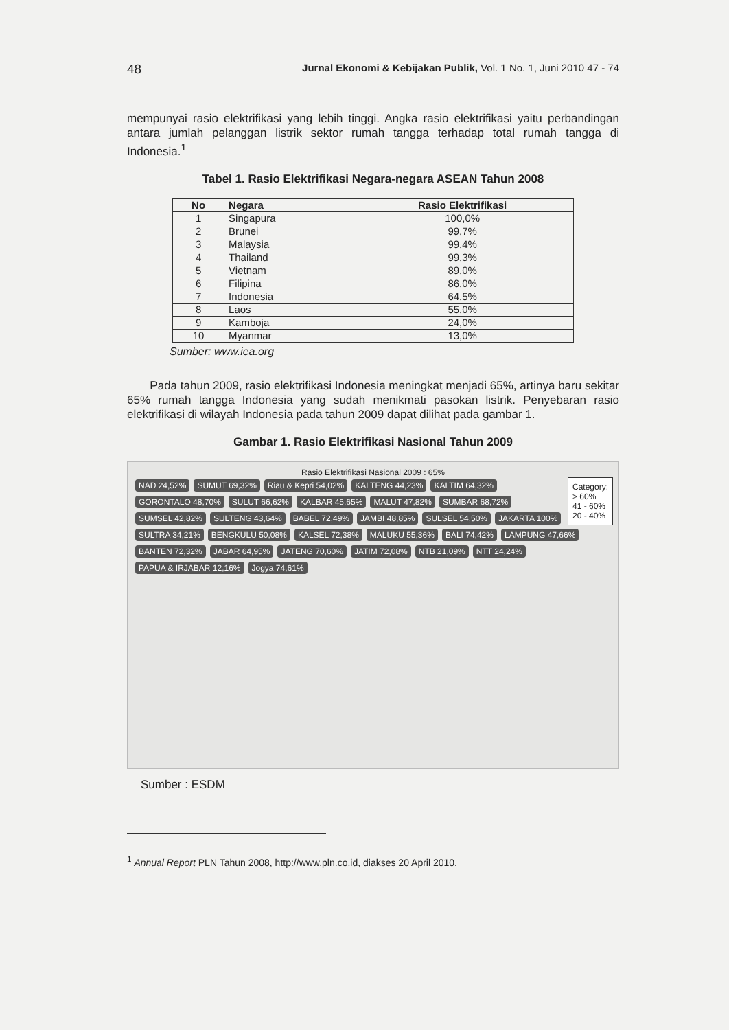48 Jurnal Ekonomi & Kebijakan Publik, Vol. 1 No. 1, Juni 2010 47 - 74
mempunyai rasio elektrifikasi yang lebih tinggi. Angka rasio elektrifikasi yaitu perbandingan antara jumlah pelanggan listrik sektor rumah tangga terhadap total rumah tangga di Indonesia.<sup>1</sup>
Tabel 1. Rasio Elektrifikasi Negara-negara ASEAN Tahun 2008
| No | Negara | Rasio Elektrifikasi |
| --- | --- | --- |
| 1 | Singapura | 100,0% |
| 2 | Brunei | 99,7% |
| 3 | Malaysia | 99,4% |
| 4 | Thailand | 99,3% |
| 5 | Vietnam | 89,0% |
| 6 | Filipina | 86,0% |
| 7 | Indonesia | 64,5% |
| 8 | Laos | 55,0% |
| 9 | Kamboja | 24,0% |
| 10 | Myanmar | 13,0% |
Sumber: www.iea.org
Pada tahun 2009, rasio elektrifikasi Indonesia meningkat menjadi 65%, artinya baru sekitar 65% rumah tangga Indonesia yang sudah menikmati pasokan listrik. Penyebaran rasio elektrifikasi di wilayah Indonesia pada tahun 2009 dapat dilihat pada gambar 1.
Gambar 1. Rasio Elektrifikasi Nasional Tahun 2009
Rasio Elektrifikasi Nasional 2009 : 65%
Category:
> 60%
41 - 60%
20 - 40%
NAD 24,52% SUMUT 69,32% Riau & Kepri 54,02% KALTENG 44,23% KALTIM 64,32% GORONTALO 48,70% SULUT 66,62% KALBAR 45,65% MALUT 47,82% SUMBAR 68,72% SUMSEL 42,82% SULTENG 43,64% BABEL 72,49% JAMBI 48,85% SULSEL 54,50% JAKARTA 100% SULTRA 34,21% BENGKULU 50,08% KALSEL 72,38% MALUKU 55,36% BALI 74,42% LAMPUNG 47,66% BANTEN 72,32% JABAR 64,95% JATENG 70,60% JATIM 72,08% NTB 21,09% NTT 24,24% PAPUA & IRJABAR 12,16% Jogya 74,61%
Sumber : ESDM
<sup>1</sup> Annual Report PLN Tahun 2008, http://www.pln.co.id, diakses 20 April 2010.